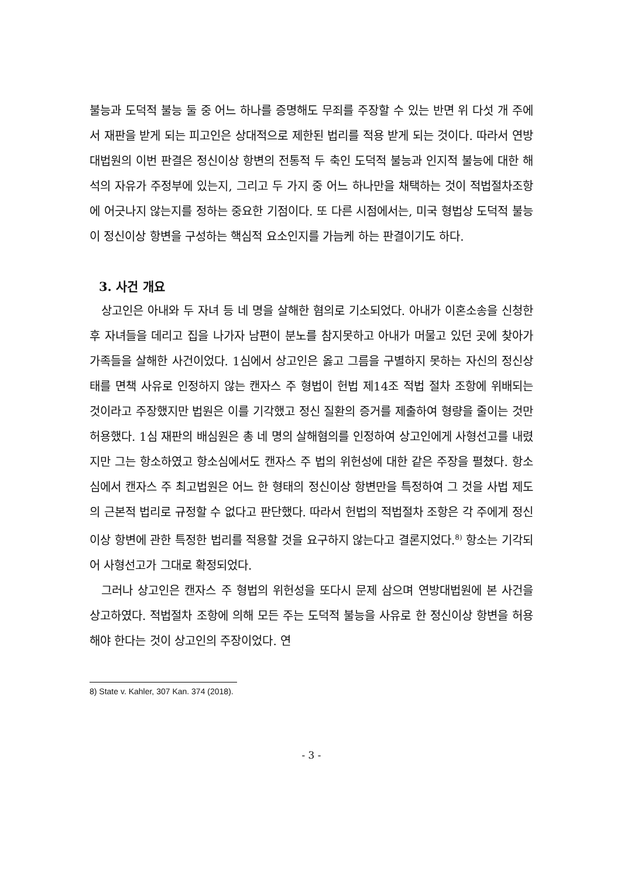불능과 도덕적 불능 둘 중 어느 하나를 증명해도 무죄를 주장할 수 있는 반면 위 다섯 개 주에서 재판을 받게 되는 피고인은 상대적으로 제한된 법리를 적용 받게 되는 것이다. 따라서 연방대법원의 이번 판결은 정신이상 항변의 전통적 두 축인 도덕적 불능과 인지적 불능에 대한 해석의 자유가 주정부에 있는지, 그리고 두 가지 중 어느 하나만을 채택하는 것이 적법절차조항에 어긋나지 않는지를 정하는 중요한 기점이다. 또 다른 시점에서는, 미국 형법상 도덕적 불능이 정신이상 항변을 구성하는 핵심적 요소인지를 가늠케 하는 판결이기도 하다.
3. 사건 개요
상고인은 아내와 두 자녀 등 네 명을 살해한 혐의로 기소되었다. 아내가 이혼소송을 신청한 후 자녀들을 데리고 집을 나가자 남편이 분노를 참지못하고 아내가 머물고 있던 곳에 찾아가 가족들을 살해한 사건이었다. 1심에서 상고인은 옳고 그름을 구별하지 못하는 자신의 정신상태를 면책 사유로 인정하지 않는 캔자스 주 형법이 헌법 제14조 적법 절차 조항에 위배되는 것이라고 주장했지만 법원은 이를 기각했고 정신 질환의 증거를 제출하여 형량을 줄이는 것만 허용했다. 1심 재판의 배심원은 총 네 명의 살해혐의를 인정하여 상고인에게 사형선고를 내렸지만 그는 항소하였고 항소심에서도 캔자스 주 법의 위헌성에 대한 같은 주장을 펼쳤다. 항소심에서 캔자스 주 최고법원은 어느 한 형태의 정신이상 항변만을 특정하여 그 것을 사법 제도의 근본적 법리로 규정할 수 없다고 판단했다. 따라서 헌법의 적법절차 조항은 각 주에게 정신이상 항변에 관한 특정한 법리를 적용할 것을 요구하지 않는다고 결론지었다.<sup>8)</sup> 항소는 기각되어 사형선고가 그대로 확정되었다.
그러나 상고인은 캔자스 주 형법의 위헌성을 또다시 문제 삼으며 연방대법원에 본 사건을 상고하였다. 적법절차 조항에 의해 모든 주는 도덕적 불능을 사유로 한 정신이상 항변을 허용해야 한다는 것이 상고인의 주장이었다. 연
8) State v. Kahler, 307 Kan. 374 (2018).
- 3 -